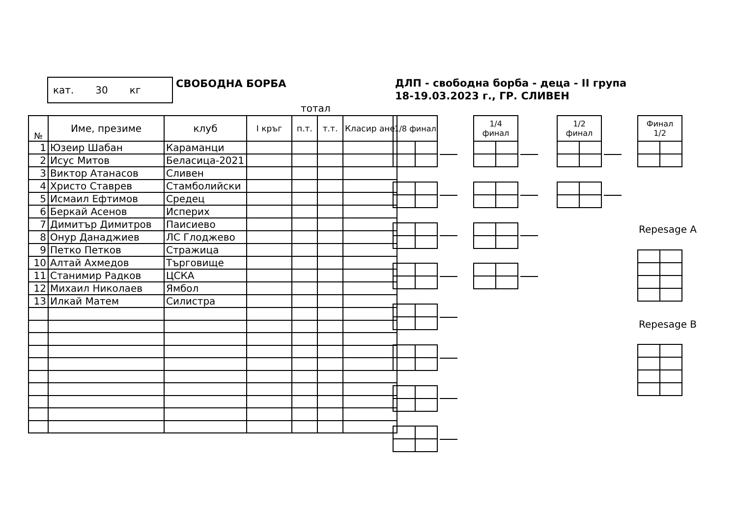кат. 30 кг
СВОБОДНА БОРБА
ДЛП - свободна борба - деца - II група
18-19.03.2023 г., ГР. СЛИВЕН
тотал
| № | Име, презиме | клуб | I кръг | п.т. | т.т. | Класир ане |
| --- | --- | --- | --- | --- | --- | --- |
| 1 | Юзеир Шабан | Караманци | | | | |
| 2 | Исус Митов | Беласица-2021 | | | | |
| 3 | Виктор Атанасов | Сливен | | | | |
| 4 | Христо Ставрев | Стамболийски | | | | |
| 5 | Исмаил Ефтимов | Средец | | | | |
| 6 | Беркай Асенов | Исперих | | | | |
| 7 | Димитър Димитров | Паисиево | | | | |
| 8 | Онур Данаджиев | ЛС Глоджево | | | | |
| 9 | Петко Петков | Стражица | | | | |
| 10 | Алтай Ахмедов | Търговище | | | | |
| 11 | Станимир Радков | ЦСКА | | | | |
| 12 | Михаил Николаев | Ямбол | | | | |
| 13 | Илкай Матем | Силистра | | | | |
| 1/8 финал | |
| --- | --- |
| 1/4 финал | |
| --- | --- |
| 1/2 финал | |
| --- | --- |
| Финал 1/2 | |
| --- | --- |
Repesage A
Repesage B